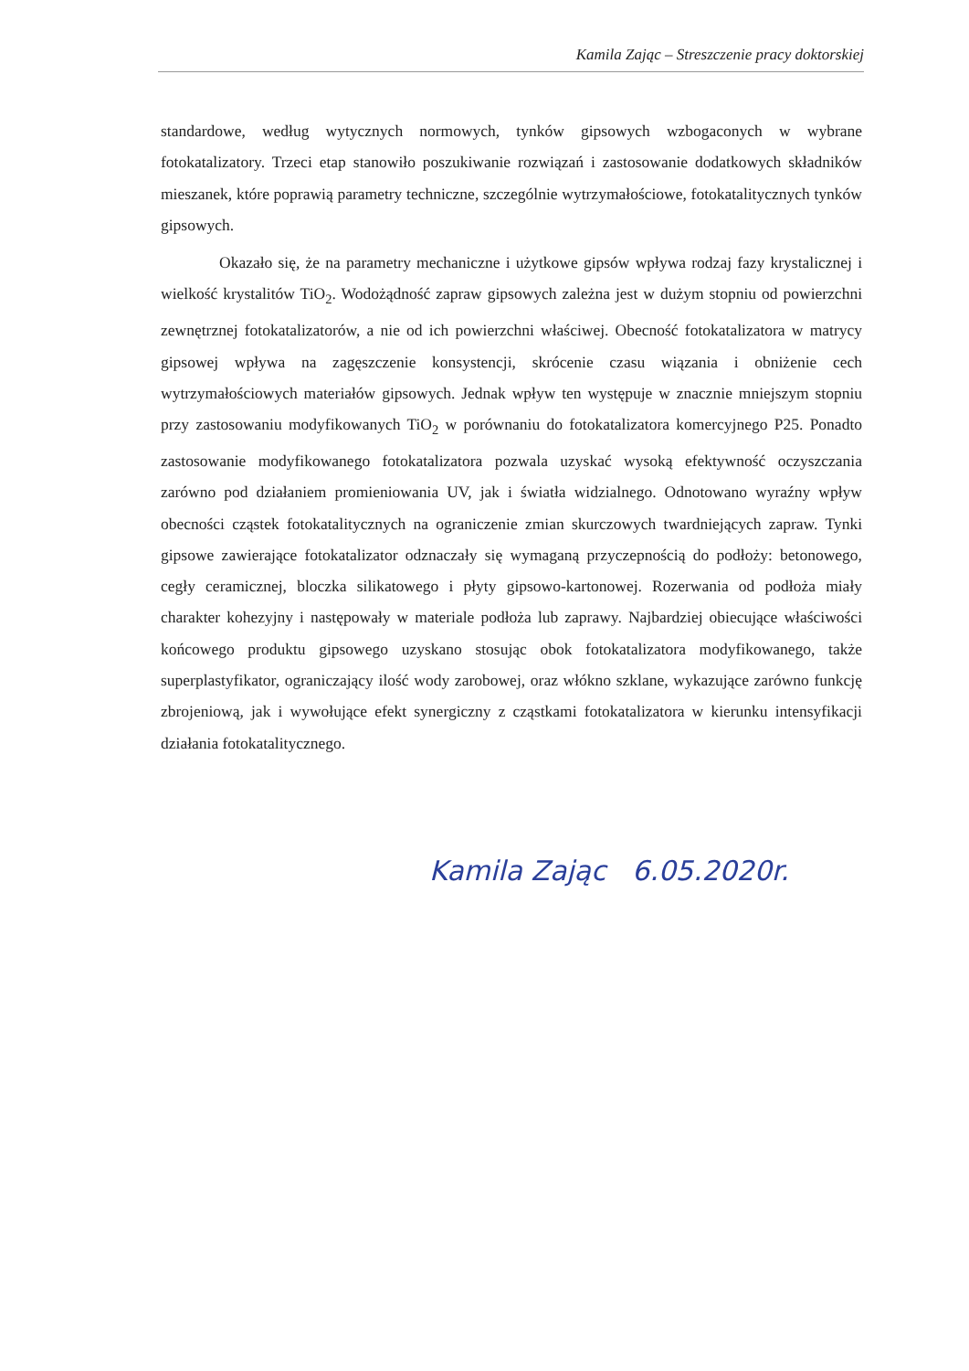Kamila Zając – Streszczenie pracy doktorskiej
standardowe, według wytycznych normowych, tynków gipsowych wzbogaconych w wybrane fotokatalizatory. Trzeci etap stanowiło poszukiwanie rozwiązań i zastosowanie dodatkowych składników mieszanek, które poprawią parametry techniczne, szczególnie wytrzymałościowe, fotokatalitycznych tynków gipsowych.
Okazało się, że na parametry mechaniczne i użytkowe gipsów wpływa rodzaj fazy krystalicznej i wielkość krystalitów TiO<sub>2</sub>. Wodożądność zapraw gipsowych zależna jest w dużym stopniu od powierzchni zewnętrznej fotokatalizatorów, a nie od ich powierzchni właściwej. Obecność fotokatalizatora w matrycy gipsowej wpływa na zagęszczenie konsystencji, skrócenie czasu wiązania i obniżenie cech wytrzymałościowych materiałów gipsowych. Jednak wpływ ten występuje w znacznie mniejszym stopniu przy zastosowaniu modyfikowanych TiO<sub>2</sub> w porównaniu do fotokatalizatora komercyjnego P25. Ponadto zastosowanie modyfikowanego fotokatalizatora pozwala uzyskać wysoką efektywność oczyszczania zarówno pod działaniem promieniowania UV, jak i światła widzialnego. Odnotowano wyraźny wpływ obecności cząstek fotokatalitycznych na ograniczenie zmian skurczowych twardniejących zapraw. Tynki gipsowe zawierające fotokatalizator odznaczały się wymaganą przyczepnością do podłoży: betonowego, cegły ceramicznej, bloczka silikatowego i płyty gipsowo-kartonowej. Rozerwania od podłoża miały charakter kohezyjny i następowały w materiale podłoża lub zaprawy. Najbardziej obiecujące właściwości końcowego produktu gipsowego uzyskano stosując obok fotokatalizatora modyfikowanego, także superplastyfikator, ograniczający ilość wody zarobowej, oraz włókno szklane, wykazujące zarówno funkcję zbrojeniową, jak i wywołujące efekt synergiczny z cząstkami fotokatalizatora w kierunku intensyfikacji działania fotokatalitycznego.
Kamila Zając 6.05.2020r.